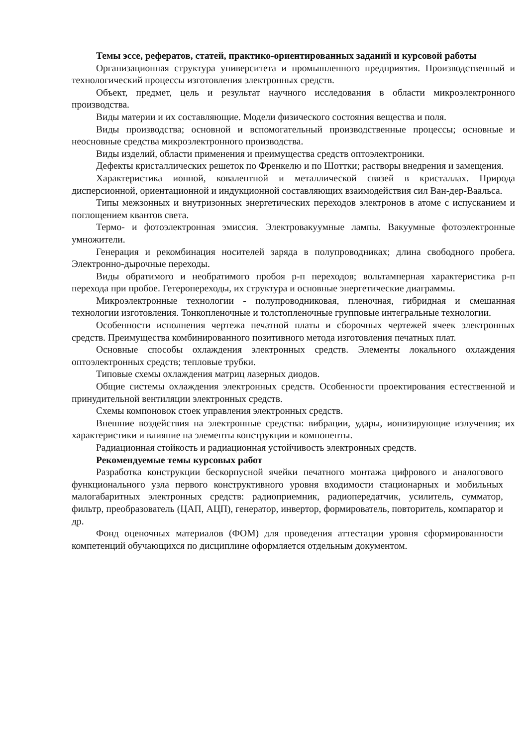Темы эссе, рефератов, статей, практико-ориентированных заданий и курсовой работы
Организационная структура университета и промышленного предприятия. Производственный и технологический процессы изготовления электронных средств.
Объект, предмет, цель и результат научного исследования в области микроэлектронного производства.
Виды материи и их составляющие. Модели физического состояния вещества и поля.
Виды производства; основной и вспомогательный производственные процессы; основные и неосновные средства микроэлектронного производства.
Виды изделий, области применения и преимущества средств оптоэлектроники.
Дефекты кристаллических решеток по Френкелю и по Шоттки; растворы внедрения и замещения.
Характеристика ионной, ковалентной и металлической связей в кристаллах. Природа дисперсионной, ориентационной и индукционной составляющих взаимодействия сил Ван-дер-Ваальса.
Типы межзонных и внутризонных энергетических переходов электронов в атоме с испусканием и поглощением квантов света.
Термо- и фотоэлектронная эмиссия. Электровакуумные лампы. Вакуумные фотоэлектронные умножители.
Генерация и рекомбинация носителей заряда в полупроводниках; длина свободного пробега. Электронно-дырочные переходы.
Виды обратимого и необратимого пробоя р-п переходов; вольтамперная характеристика р-п перехода при пробое. Гетеропереходы, их структура и основные энергетические диаграммы.
Микроэлектронные технологии - полупроводниковая, пленочная, гибридная и смешанная технологии изготовления. Тонкопленочные и толстопленочные групповые интегральные технологии.
Особенности исполнения чертежа печатной платы и сборочных чертежей ячеек электронных средств. Преимущества комбинированного позитивного метода изготовления печатных плат.
Основные способы охлаждения электронных средств. Элементы локального охлаждения оптоэлектронных средств; тепловые трубки.
Типовые схемы охлаждения матриц лазерных диодов.
Общие системы охлаждения электронных средств. Особенности проектирования естественной и принудительной вентиляции электронных средств.
Схемы компоновок стоек управления электронных средств.
Внешние воздействия на электронные средства: вибрации, удары, ионизирующие излучения; их характеристики и влияние на элементы конструкции и компоненты.
Радиационная стойкость и радиационная устойчивость электронных средств.
Рекомендуемые темы курсовых работ
Разработка конструкции бескорпусной ячейки печатного монтажа цифрового и аналогового функционального узла первого конструктивного уровня входимости стационарных и мобильных малогабаритных электронных средств: радиоприемник, радиопередатчик, усилитель, сумматор, фильтр, преобразователь (ЦАП, АЦП), генератор, инвертор, формирователь, повторитель, компаратор и др.
Фонд оценочных материалов (ФОМ) для проведения аттестации уровня сформированности компетенций обучающихся по дисциплине оформляется отдельным документом.